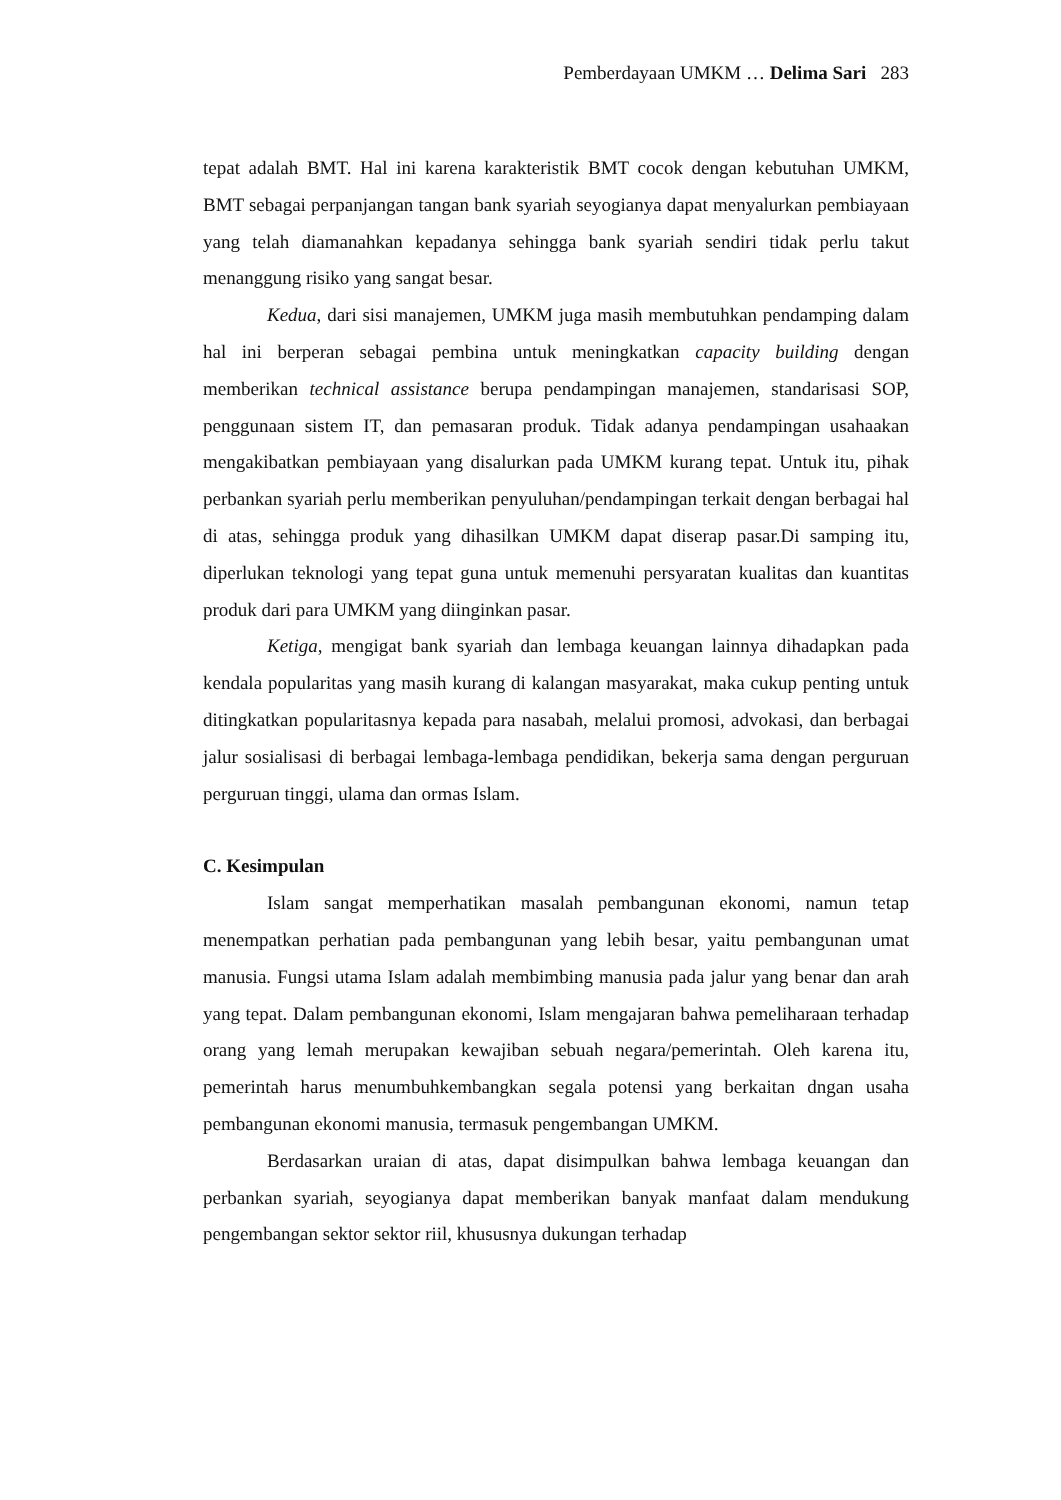Pemberdayaan UMKM … Delima Sari 283
tepat adalah BMT. Hal ini karena karakteristik BMT cocok dengan kebutuhan UMKM, BMT sebagai perpanjangan tangan bank syariah seyogianya dapat menyalurkan pembiayaan yang telah diamanahkan kepadanya sehingga bank syariah sendiri tidak perlu takut menanggung risiko yang sangat besar.
Kedua, dari sisi manajemen, UMKM juga masih membutuhkan pendamping dalam hal ini berperan sebagai pembina untuk meningkatkan capacity building dengan memberikan technical assistance berupa pendampingan manajemen, standarisasi SOP, penggunaan sistem IT, dan pemasaran produk. Tidak adanya pendampingan usahaakan mengakibatkan pembiayaan yang disalurkan pada UMKM kurang tepat. Untuk itu, pihak perbankan syariah perlu memberikan penyuluhan/pendampingan terkait dengan berbagai hal di atas, sehingga produk yang dihasilkan UMKM dapat diserap pasar.Di samping itu, diperlukan teknologi yang tepat guna untuk memenuhi persyaratan kualitas dan kuantitas produk dari para UMKM yang diinginkan pasar.
Ketiga, mengigat bank syariah dan lembaga keuangan lainnya dihadapkan pada kendala popularitas yang masih kurang di kalangan masyarakat, maka cukup penting untuk ditingkatkan popularitasnya kepada para nasabah, melalui promosi, advokasi, dan berbagai jalur sosialisasi di berbagai lembaga-lembaga pendidikan, bekerja sama dengan perguruan perguruan tinggi, ulama dan ormas Islam.
C. Kesimpulan
Islam sangat memperhatikan masalah pembangunan ekonomi, namun tetap menempatkan perhatian pada pembangunan yang lebih besar, yaitu pembangunan umat manusia. Fungsi utama Islam adalah membimbing manusia pada jalur yang benar dan arah yang tepat. Dalam pembangunan ekonomi, Islam mengajaran bahwa pemeliharaan terhadap orang yang lemah merupakan kewajiban sebuah negara/pemerintah. Oleh karena itu, pemerintah harus menumbuhkembangkan segala potensi yang berkaitan dngan usaha pembangunan ekonomi manusia, termasuk pengembangan UMKM.
Berdasarkan uraian di atas, dapat disimpulkan bahwa lembaga keuangan dan perbankan syariah, seyogianya dapat memberikan banyak manfaat dalam mendukung pengembangan sektor sektor riil, khususnya dukungan terhadap